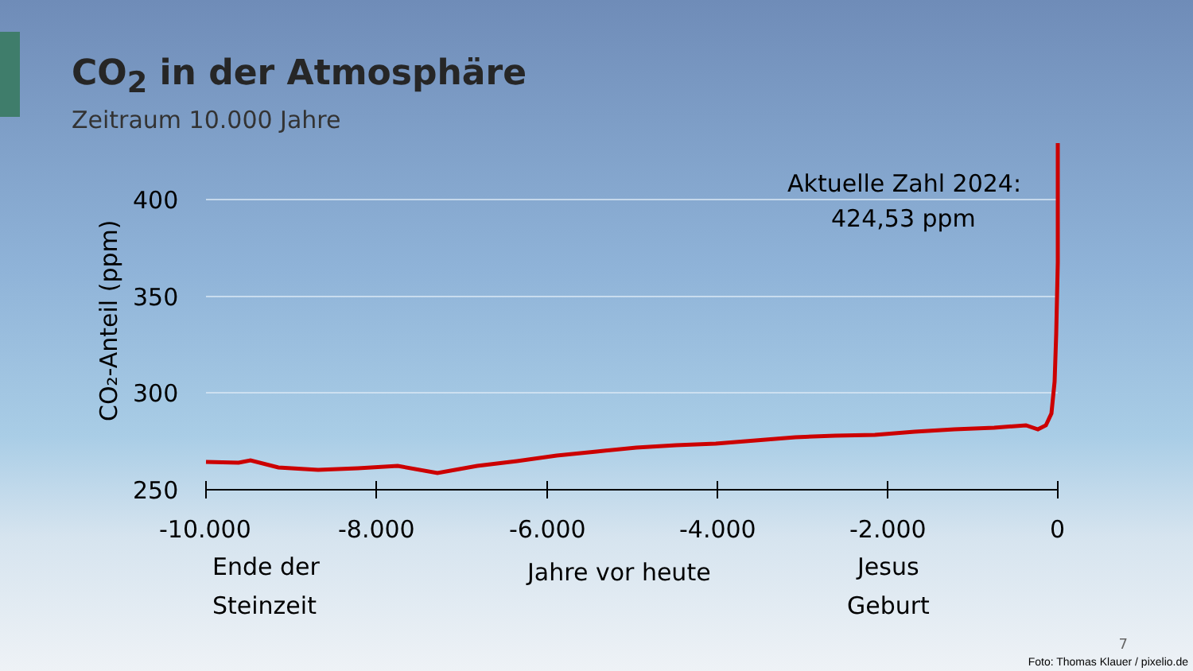CO<sub>2</sub> in der Atmosphäre
Zeitraum 10.000 Jahre
400
350
300
250
CO₂-Anteil (ppm)
-10.000
-8.000
-6.000
-4.000
-2.000
0
Ende der
Steinzeit
Jahre vor heute
Jesus
Geburt
Aktuelle Zahl 2024:
424,53 ppm
7
Foto: Thomas Klauer / pixelio.de